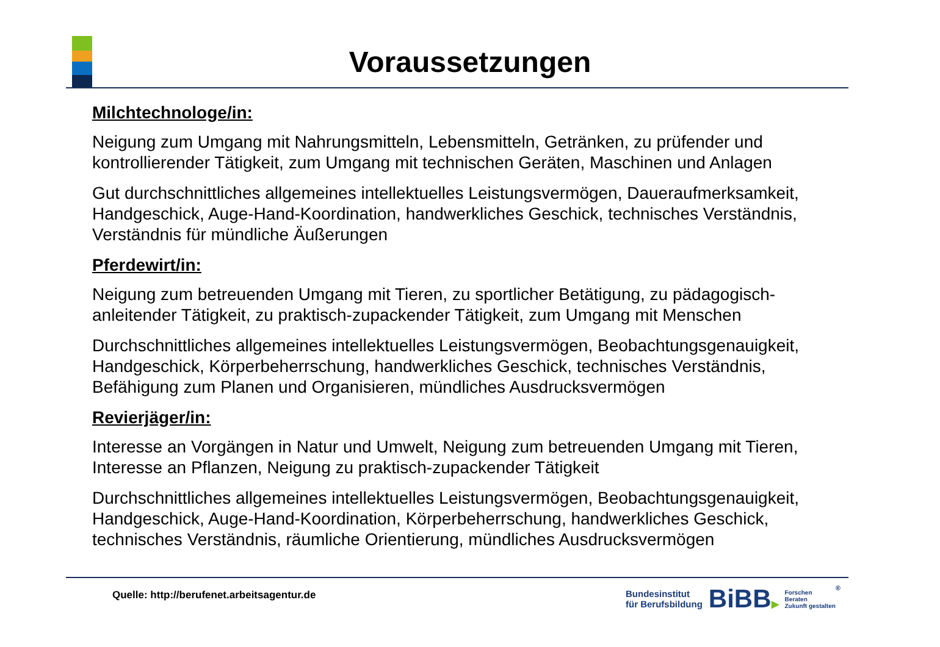Voraussetzungen
Milchtechnologe/in:
Neigung zum Umgang mit Nahrungsmitteln, Lebensmitteln, Getränken, zu prüfender und kontrollierender Tätigkeit, zum Umgang mit technischen Geräten, Maschinen und Anlagen
Gut durchschnittliches allgemeines intellektuelles Leistungsvermögen, Daueraufmerksamkeit, Handgeschick, Auge-Hand-Koordination, handwerkliches Geschick, technisches Verständnis, Verständnis für mündliche Äußerungen
Pferdewirt/in:
Neigung zum betreuenden Umgang mit Tieren, zu sportlicher Betätigung, zu pädagogisch-anleitender Tätigkeit, zu praktisch-zupackender Tätigkeit, zum Umgang mit Menschen
Durchschnittliches allgemeines intellektuelles Leistungsvermögen, Beobachtungsgenauigkeit, Handgeschick, Körperbeherrschung, handwerkliches Geschick, technisches Verständnis, Befähigung zum Planen und Organisieren, mündliches Ausdrucksvermögen
Revierjäger/in:
Interesse an Vorgängen in Natur und Umwelt, Neigung zum betreuenden Umgang mit Tieren, Interesse an Pflanzen, Neigung zu praktisch-zupackender Tätigkeit
Durchschnittliches allgemeines intellektuelles Leistungsvermögen, Beobachtungsgenauigkeit, Handgeschick, Auge-Hand-Koordination, Körperbeherrschung, handwerkliches Geschick, technisches Verständnis, räumliche Orientierung, mündliches Ausdrucksvermögen
Quelle: http://berufenet.arbeitsagentur.de
Bundesinstitut
für Berufsbildung
BiBB▶
Forschen
Beraten
Zukunft gestalten
®